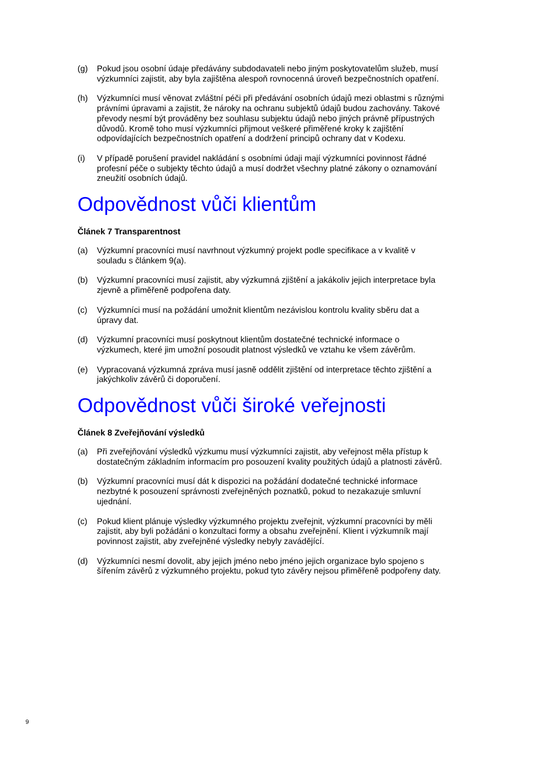(g) Pokud jsou osobní údaje předávány subdodavateli nebo jiným poskytovatelům služeb, musí výzkumníci zajistit, aby byla zajištěna alespoň rovnocenná úroveň bezpečnostních opatření.
(h) Výzkumníci musí věnovat zvláštní péči při předávání osobních údajů mezi oblastmi s různými právními úpravami a zajistit, že nároky na ochranu subjektů údajů budou zachovány. Takové převody nesmí být prováděny bez souhlasu subjektu údajů nebo jiných právně přípustných důvodů. Kromě toho musí výzkumníci přijmout veškeré přiměřené kroky k zajištění odpovídajících bezpečnostních opatření a dodržení principů ochrany dat v Kodexu.
(i) V případě porušení pravidel nakládání s osobními údaji mají výzkumníci povinnost řádné profesní péče o subjekty těchto údajů a musí dodržet všechny platné zákony o oznamování zneužití osobních údajů.
Odpovědnost vůči klientům
Článek 7 Transparentnost
(a) Výzkumní pracovníci musí navrhnout výzkumný projekt podle specifikace a v kvalitě v souladu s článkem 9(a).
(b) Výzkumní pracovníci musí zajistit, aby výzkumná zjištění a jakákoliv jejich interpretace byla zjevně a přiměřeně podpořena daty.
(c) Výzkumníci musí na požádání umožnit klientům nezávislou kontrolu kvality sběru dat a úpravy dat.
(d) Výzkumní pracovníci musí poskytnout klientům dostatečné technické informace o výzkumech, které jim umožní posoudit platnost výsledků ve vztahu ke všem závěrům.
(e) Vypracovaná výzkumná zpráva musí jasně oddělit zjištění od interpretace těchto zjištění a jakýchkoliv závěrů či doporučení.
Odpovědnost vůči široké veřejnosti
Článek 8 Zveřejňování výsledků
(a) Při zveřejňování výsledků výzkumu musí výzkumníci zajistit, aby veřejnost měla přístup k dostatečným základním informacím pro posouzení kvality použitých údajů a platnosti závěrů.
(b) Výzkumní pracovníci musí dát k dispozici na požádání dodatečné technické informace nezbytné k posouzení správnosti zveřejněných poznatků, pokud to nezakazuje smluvní ujednání.
(c) Pokud klient plánuje výsledky výzkumného projektu zveřejnit, výzkumní pracovníci by měli zajistit, aby byli požádáni o konzultaci formy a obsahu zveřejnění. Klient i výzkumník mají povinnost zajistit, aby zveřejněné výsledky nebyly zavádějící.
(d) Výzkumníci nesmí dovolit, aby jejich jméno nebo jméno jejich organizace bylo spojeno s šířením závěrů z výzkumného projektu, pokud tyto závěry nejsou přiměřeně podpořeny daty.
9